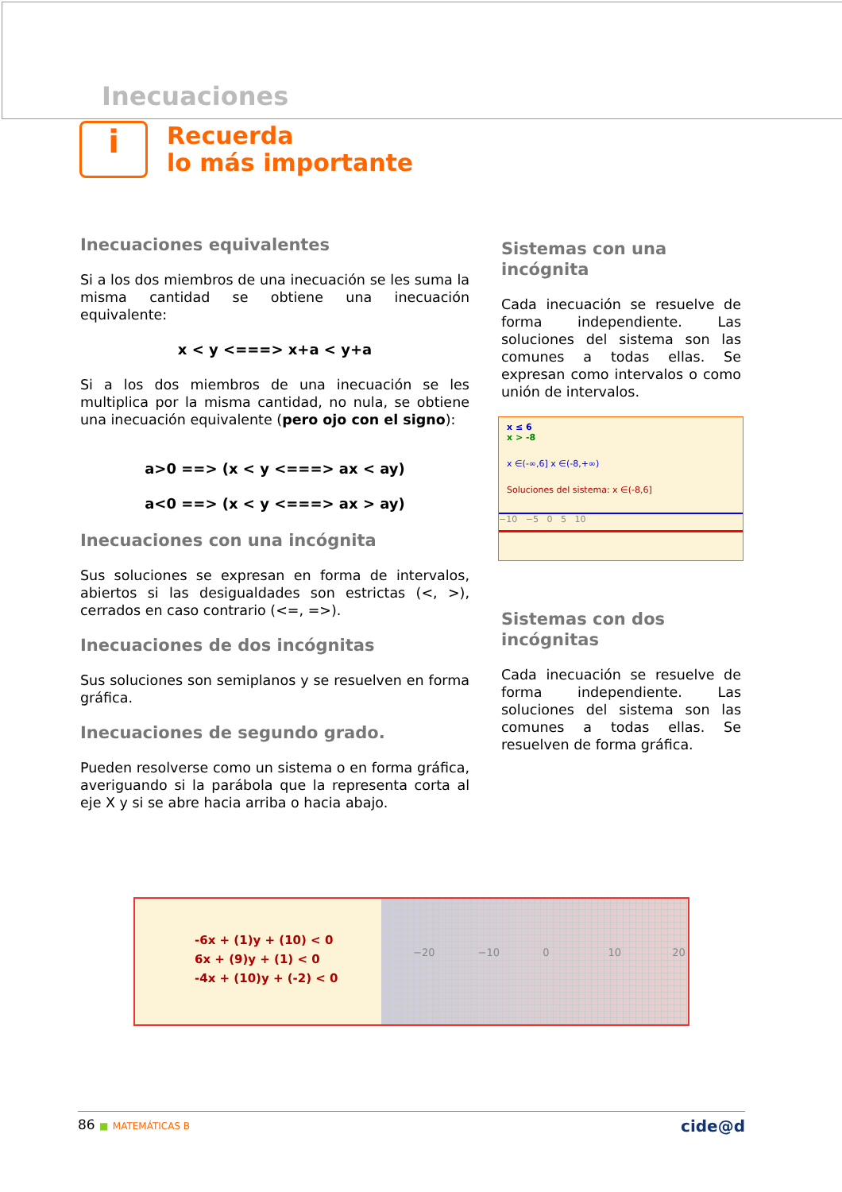Inecuaciones
i
Recuerda
lo más importante
Inecuaciones equivalentes
Si a los dos miembros de una inecuación se les suma la misma cantidad se obtiene una inecuación equivalente:
x < y <===> x+a < y+a
Si a los dos miembros de una inecuación se les multiplica por la misma cantidad, no nula, se obtiene una inecuación equivalente (pero ojo con el signo):
a>0 ==> (x < y <===> ax < ay)
a<0 ==> (x < y <===> ax > ay)
Inecuaciones con una incógnita
Sus soluciones se expresan en forma de intervalos, abiertos si las desigualdades son estrictas (<, >), cerrados en caso contrario (<=, =>).
Inecuaciones de dos incógnitas
Sus soluciones son semiplanos y se resuelven en forma gráfica.
Inecuaciones de segundo grado.
Pueden resolverse como un sistema o en forma gráfica, averiguando si la parábola que la representa corta al eje X y si se abre hacia arriba o hacia abajo.
Sistemas con una incógnita
Cada inecuación se resuelve de forma independiente. Las soluciones del sistema son las comunes a todas ellas. Se expresan como intervalos o como unión de intervalos.
x ≤ 6
x > -8
x ∈(-∞,6] x ∈(-8,+∞)
Soluciones del sistema: x ∈(-8,6]
−10 −5 0 5 10
Sistemas con dos incógnitas
Cada inecuación se resuelve de forma independiente. Las soluciones del sistema son las comunes a todas ellas. Se resuelven de forma gráfica.
-6x + (1)y + (10) < 0
6x + (9)y + (1) < 0
-4x + (10)y + (-2) < 0
−20 −10 0 10 20
86 ■ MATEMÁTICAS B cide@d